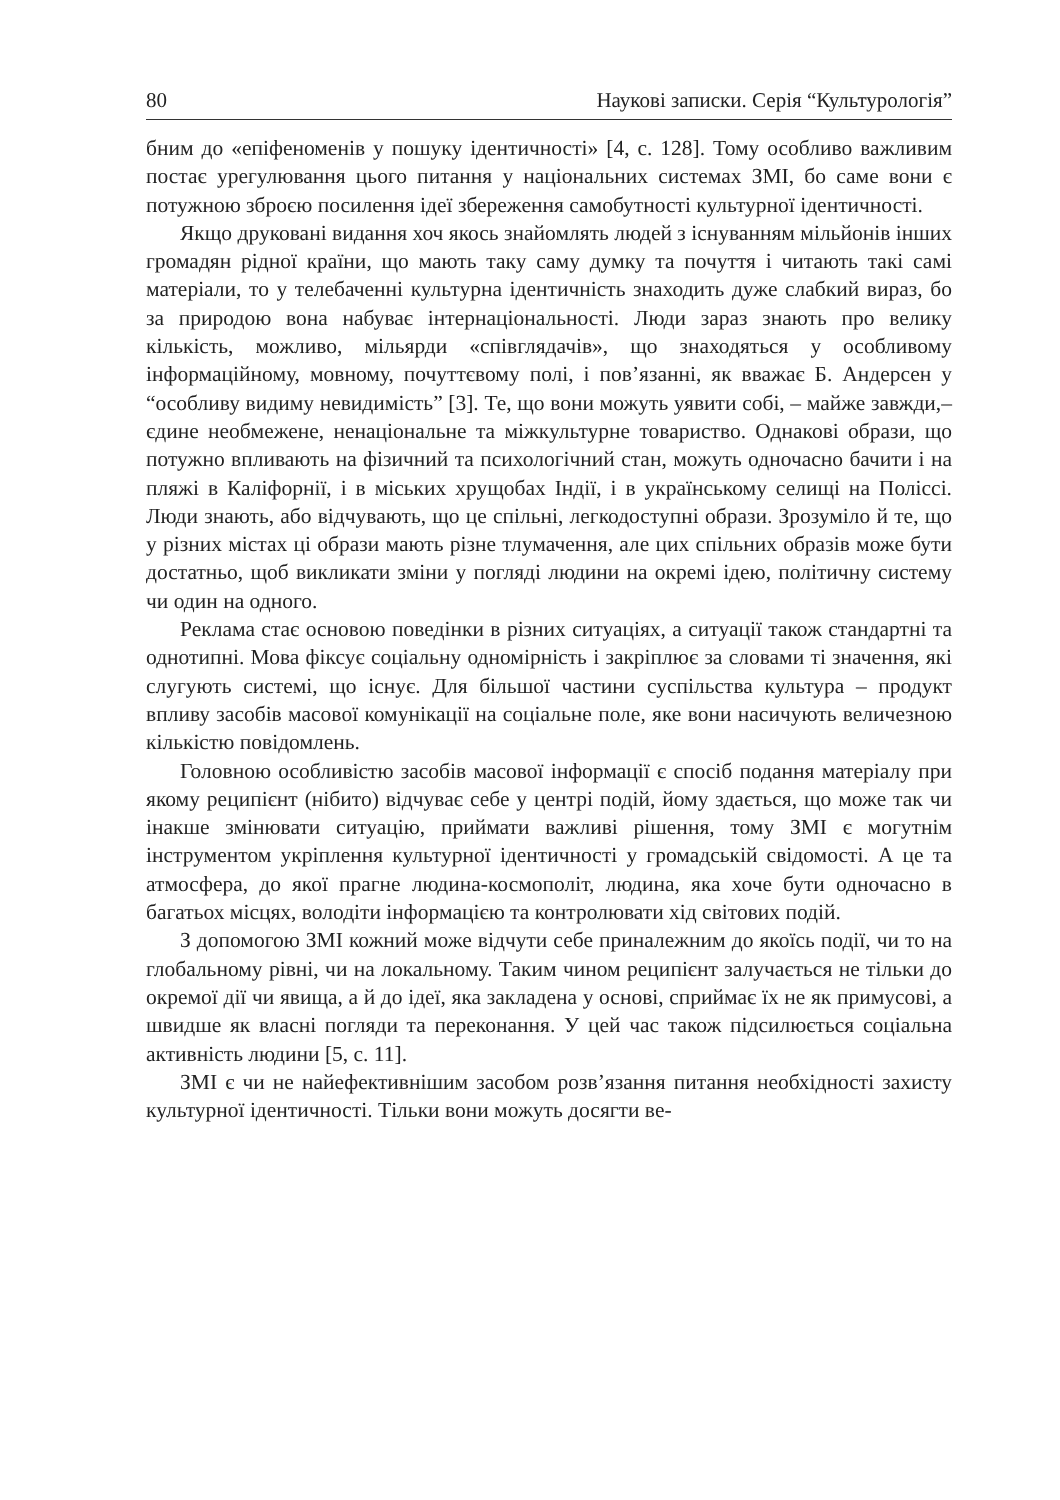80 Наукові записки. Серія “Культурологія”
бним до «епіфеноменів у пошуку ідентичності» [4, с. 128]. Тому особливо важливим постає урегулювання цього питання у національних системах ЗМІ, бо саме вони є потужною зброєю посилення ідеї збереження самобутності культурної ідентичності.
Якщо друковані видання хоч якось знайомлять людей з існуванням мільйонів інших громадян рідної країни, що мають таку саму думку та почуття і читають такі самі матеріали, то у телебаченні культурна ідентичність знаходить дуже слабкий вираз, бо за природою вона набуває інтернаціональності. Люди зараз знають про велику кількість, можливо, мільярди «співглядачів», що знаходяться у особливому інформаційному, мовному, почуттєвому полі, і пов’язанні, як вважає Б. Андерсен у “особливу видиму невидимість” [3]. Те, що вони можуть уявити собі, – майже завжди,– єдине необмежене, ненаціональне та міжкультурне товариство. Однакові образи, що потужно впливають на фізичний та психологічний стан, можуть одночасно бачити і на пляжі в Каліфорнії, і в міських хрущобах Індії, і в українському селищі на Поліссі. Люди знають, або відчувають, що це спільні, легкодоступні образи. Зрозуміло й те, що у різних містах ці образи мають різне тлумачення, але цих спільних образів може бути достатньо, щоб викликати зміни у погляді людини на окремі ідею, політичну систему чи один на одного.
Реклама стає основою поведінки в різних ситуаціях, а ситуації також стандартні та однотипні. Мова фіксує соціальну одномірність і закріплює за словами ті значення, які слугують системі, що існує. Для більшої частини суспільства культура – продукт впливу засобів масової комунікації на соціальне поле, яке вони насичують величезною кількістю повідомлень.
Головною особливістю засобів масової інформації є спосіб подання матеріалу при якому реципієнт (нібито) відчуває себе у центрі подій, йому здається, що може так чи інакше змінювати ситуацію, приймати важливі рішення, тому ЗМІ є могутнім інструментом укріплення культурної ідентичності у громадській свідомості. А це та атмосфера, до якої прагне людина-космополіт, людина, яка хоче бути одночасно в багатьох місцях, володіти інформацією та контролювати хід світових подій.
З допомогою ЗМІ кожний може відчути себе приналежним до якоїсь події, чи то на глобальному рівні, чи на локальному. Таким чином реципієнт залучається не тільки до окремої дії чи явища, а й до ідеї, яка закладена у основі, сприймає їх не як примусові, а швидше як власні погляди та переконання. У цей час також підсилюється соціальна активність людини [5, с. 11].
ЗМІ є чи не найефективнішим засобом розв’язання питання необхідності захисту культурної ідентичності. Тільки вони можуть досягти ве-